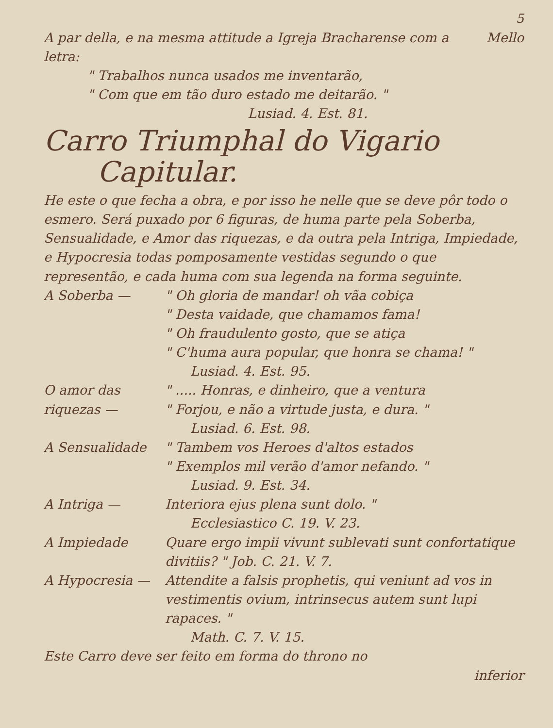5
A par della, e na mesma attitude a Igreja Bracharense com a letra:
Mello
" Trabalhos nunca usados me inventarão,
" Com que em tão duro estado me deitarão. "
Lusiad. 4. Est. 81.
Carro Triumphal do Vigario
Capitular.
He este o que fecha a obra, e por isso he nelle que se deve pôr todo o esmero. Será puxado por 6 figuras, de huma parte pela Soberba, Sensualidade, e Amor das riquezas, e da outra pela Intriga, Impiedade, e Hypocresia todas pomposamente vestidas segundo o que representão, e cada huma com sua legenda na forma seguinte.
A Soberba — " Oh gloria de mandar! oh vãa cobiça
" Desta vaidade, que chamamos fama!
" Oh fraudulento gosto, que se atiça
" C'huma aura popular, que honra se chama! "
Lusiad. 4. Est. 95.
O amor das riquezas —
" ..... Honras, e dinheiro, que a ventura
" Forjou, e não a virtude justa, e dura. "
Lusiad. 6. Est. 98.
A Sensualidade " Tambem vos Heroes d'altos estados
" Exemplos mil verão d'amor nefando. "
Lusiad. 9. Est. 34.
A Intriga — Interiora ejus plena sunt dolo. "
Ecclesiastico C. 19. V. 23.
A Impiedade Quare ergo impii vivunt sublevati sunt confortatique divitiis? " Job. C. 21. V. 7.
A Hypocresia — Attendite a falsis prophetis, qui veniunt ad vos in vestimentis ovium, intrinsecus autem sunt lupi rapaces. "
Math. C. 7. V. 15.
Este Carro deve ser feito em forma do throno no
inferior